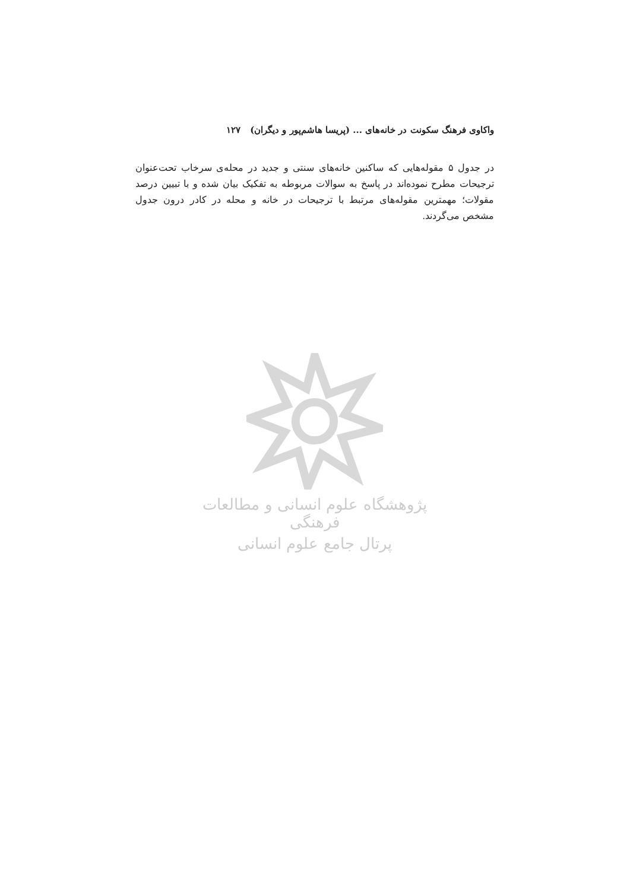واکاوی فرهنگ سکونت در خانه‌های ... (پریسا هاشم‌پور و دیگران) ۱۲۷
در جدول ۵ مقوله‌هایی که ساکنین خانه‌های سنتی و جدید در محله‌ی سرخاب تحت‌عنوان ترجیحات مطرح نموده‌اند در پاسخ به سوالات مربوطه به تفکیک بیان شده و با تبیین درصد مقولات؛ مهمترین مقوله‌های مرتبط با ترجیحات در خانه و محله در کادر درون جدول مشخص می‌گردند.
پژوهشگاه علوم انسانی و مطالعات فرهنگی
پرتال جامع علوم انسانی